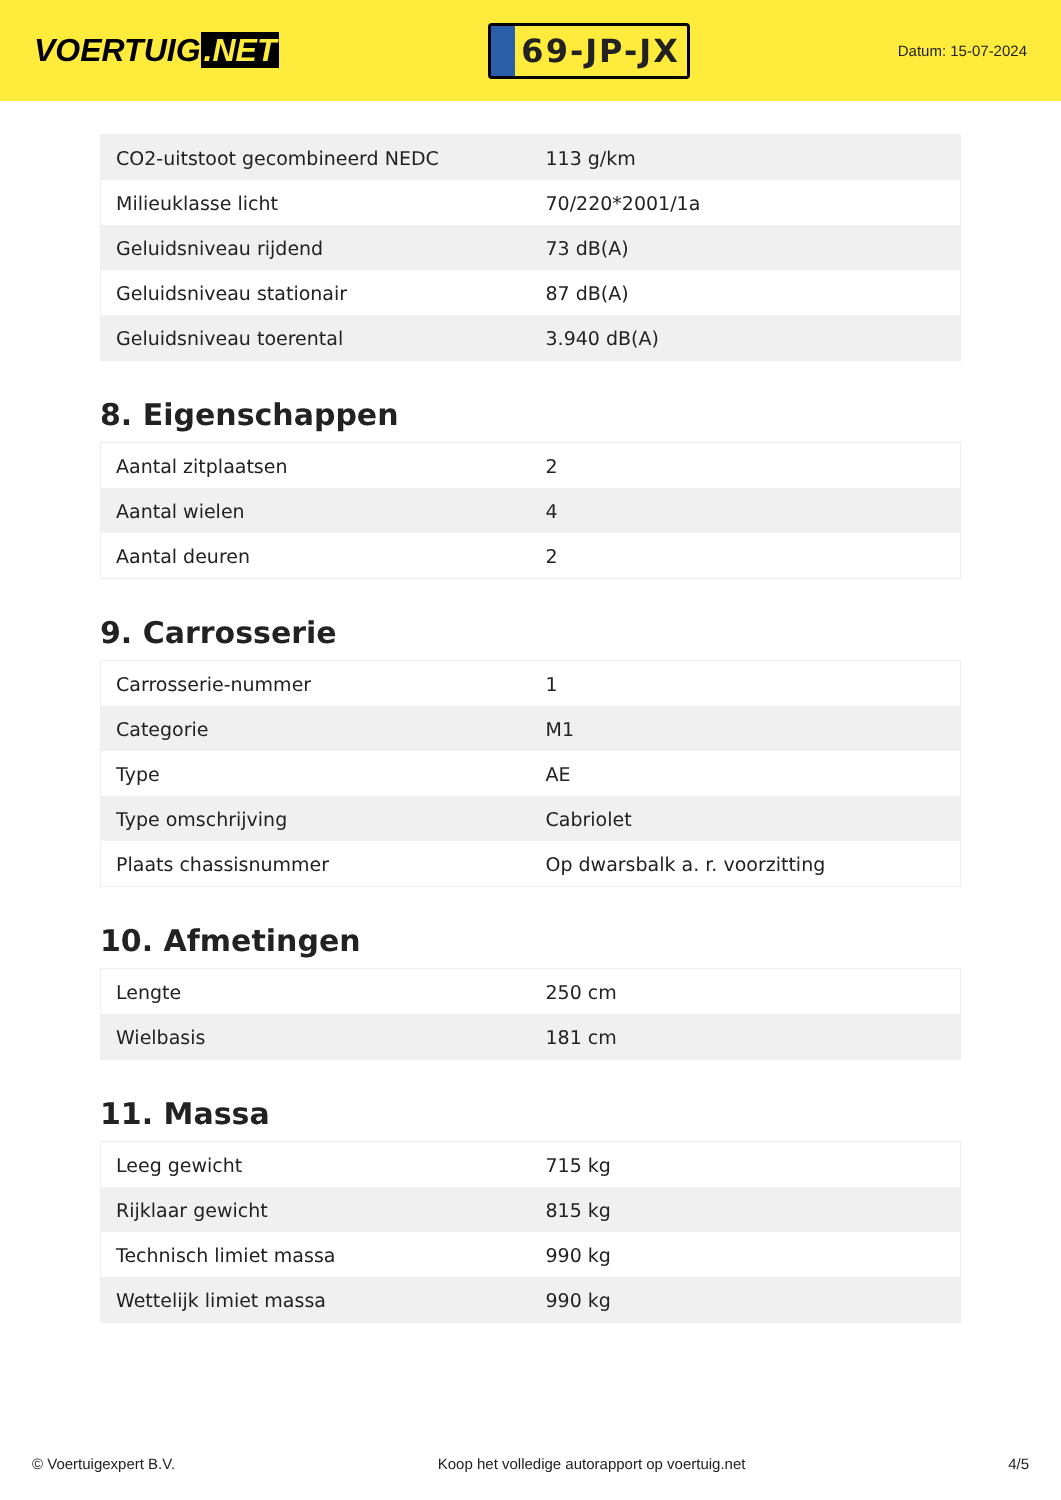VOERTUIG.NET
69-JP-JX
Datum: 15-07-2024
| CO2-uitstoot gecombineerd NEDC | 113 g/km |
| Milieuklasse licht | 70/220*2001/1a |
| Geluidsniveau rijdend | 73 dB(A) |
| Geluidsniveau stationair | 87 dB(A) |
| Geluidsniveau toerental | 3.940 dB(A) |
8. Eigenschappen
| Aantal zitplaatsen | 2 |
| Aantal wielen | 4 |
| Aantal deuren | 2 |
9. Carrosserie
| Carrosserie-nummer | 1 |
| Categorie | M1 |
| Type | AE |
| Type omschrijving | Cabriolet |
| Plaats chassisnummer | Op dwarsbalk a. r. voorzitting |
10. Afmetingen
| Lengte | 250 cm |
| Wielbasis | 181 cm |
11. Massa
| Leeg gewicht | 715 kg |
| Rijklaar gewicht | 815 kg |
| Technisch limiet massa | 990 kg |
| Wettelijk limiet massa | 990 kg |
© Voertuigexpert B.V. Koop het volledige autorapport op voertuig.net 4/5